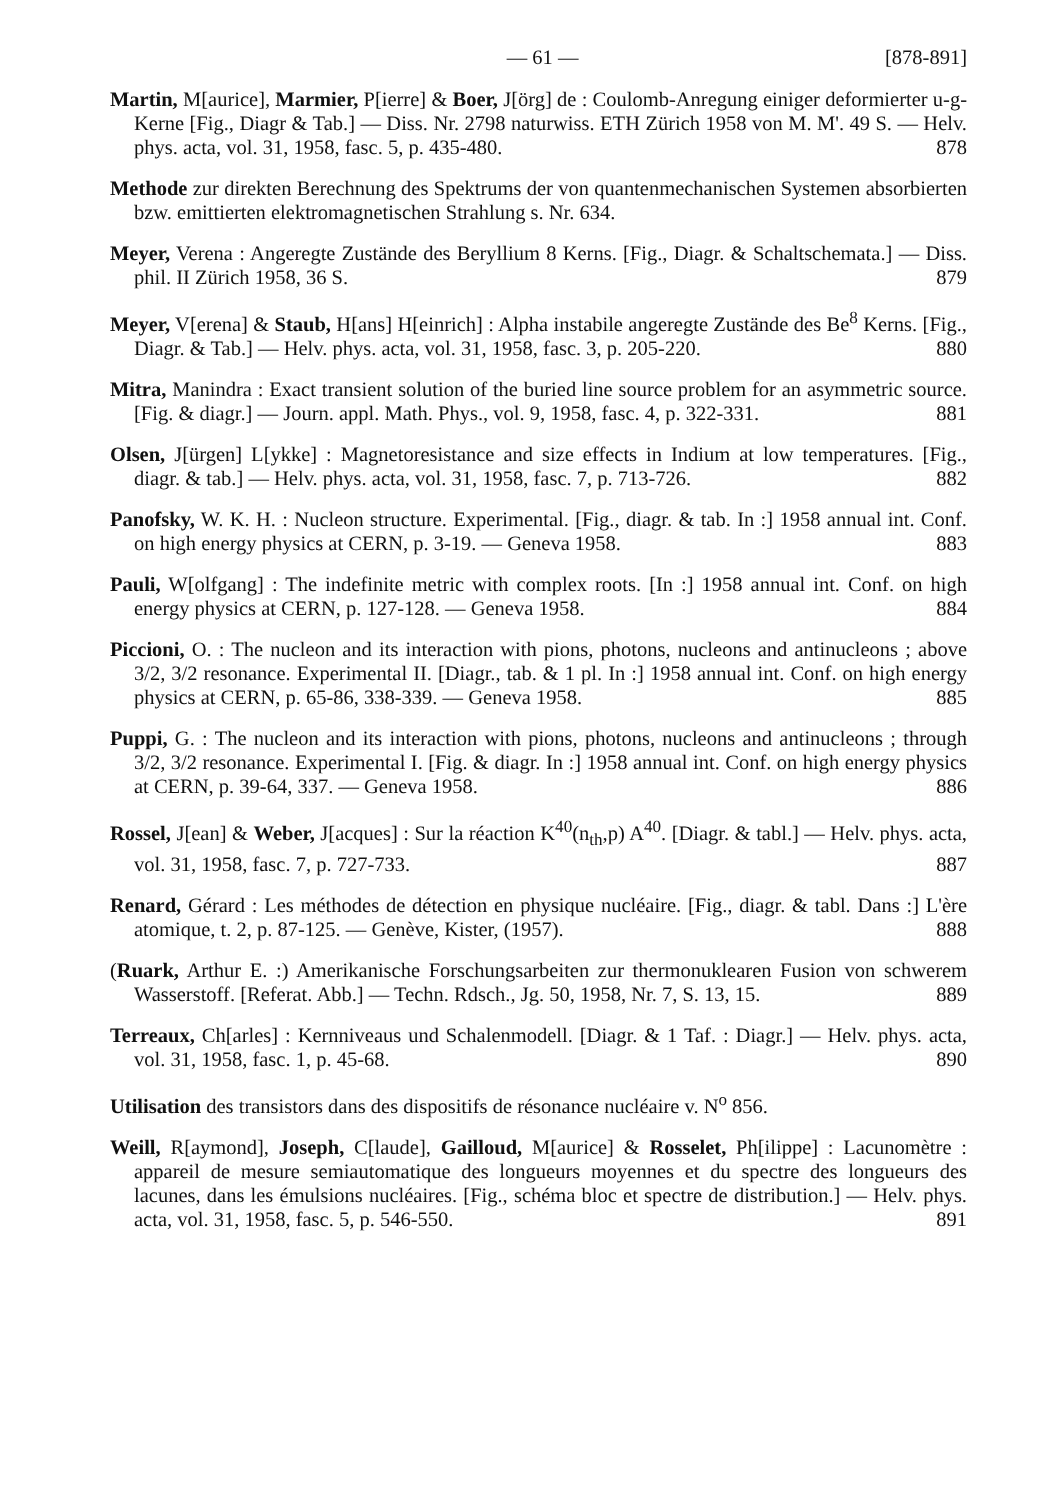— 61 — [878-891]
Martin, M[aurice], Marmier, P[ierre] & Boer, J[örg] de : Coulomb-Anregung einiger deformierter u-g-Kerne [Fig., Diagr & Tab.] — Diss. Nr. 2798 naturwiss. ETH Zürich 1958 von M. M'. 49 S. — Helv. phys. acta, vol. 31, 1958, fasc. 5, p. 435-480. 878
Methode zur direkten Berechnung des Spektrums der von quantenmechanischen Systemen absorbierten bzw. emittierten elektromagnetischen Strahlung s. Nr. 634.
Meyer, Verena : Angeregte Zustände des Beryllium 8 Kerns. [Fig., Diagr. & Schaltschemata.] — Diss. phil. II Zürich 1958, 36 S. 879
Meyer, V[erena] & Staub, H[ans] H[einrich] : Alpha instabile angeregte Zustände des Be<sup>8</sup> Kerns. [Fig., Diagr. & Tab.] — Helv. phys. acta, vol. 31, 1958, fasc. 3, p. 205-220. 880
Mitra, Manindra : Exact transient solution of the buried line source problem for an asymmetric source. [Fig. & diagr.] — Journ. appl. Math. Phys., vol. 9, 1958, fasc. 4, p. 322-331. 881
Olsen, J[ürgen] L[ykke] : Magnetoresistance and size effects in Indium at low temperatures. [Fig., diagr. & tab.] — Helv. phys. acta, vol. 31, 1958, fasc. 7, p. 713-726. 882
Panofsky, W. K. H. : Nucleon structure. Experimental. [Fig., diagr. & tab. In :] 1958 annual int. Conf. on high energy physics at CERN, p. 3-19. — Geneva 1958. 883
Pauli, W[olfgang] : The indefinite metric with complex roots. [In :] 1958 annual int. Conf. on high energy physics at CERN, p. 127-128. — Geneva 1958. 884
Piccioni, O. : The nucleon and its interaction with pions, photons, nucleons and antinucleons ; above 3/2, 3/2 resonance. Experimental II. [Diagr., tab. & 1 pl. In :] 1958 annual int. Conf. on high energy physics at CERN, p. 65-86, 338-339. — Geneva 1958. 885
Puppi, G. : The nucleon and its interaction with pions, photons, nucleons and antinucleons ; through 3/2, 3/2 resonance. Experimental I. [Fig. & diagr. In :] 1958 annual int. Conf. on high energy physics at CERN, p. 39-64, 337. — Geneva 1958. 886
Rossel, J[ean] & Weber, J[acques] : Sur la réaction K<sup>40</sup>(n<sub>th</sub>,p) A<sup>40</sup>. [Diagr. & tabl.] — Helv. phys. acta, vol. 31, 1958, fasc. 7, p. 727-733. 887
Renard, Gérard : Les méthodes de détection en physique nucléaire. [Fig., diagr. & tabl. Dans :] L'ère atomique, t. 2, p. 87-125. — Genève, Kister, (1957). 888
(Ruark, Arthur E. :) Amerikanische Forschungsarbeiten zur thermonuklearen Fusion von schwerem Wasserstoff. [Referat. Abb.] — Techn. Rdsch., Jg. 50, 1958, Nr. 7, S. 13, 15. 889
Terreaux, Ch[arles] : Kernniveaus und Schalenmodell. [Diagr. & 1 Taf. : Diagr.] — Helv. phys. acta, vol. 31, 1958, fasc. 1, p. 45-68. 890
Utilisation des transistors dans des dispositifs de résonance nucléaire v. N<sup>o</sup> 856.
Weill, R[aymond], Joseph, C[laude], Gailloud, M[aurice] & Rosselet, Ph[ilippe] : Lacunomètre : appareil de mesure semiautomatique des longueurs moyennes et du spectre des longueurs des lacunes, dans les émulsions nucléaires. [Fig., schéma bloc et spectre de distribution.] — Helv. phys. acta, vol. 31, 1958, fasc. 5, p. 546-550. 891